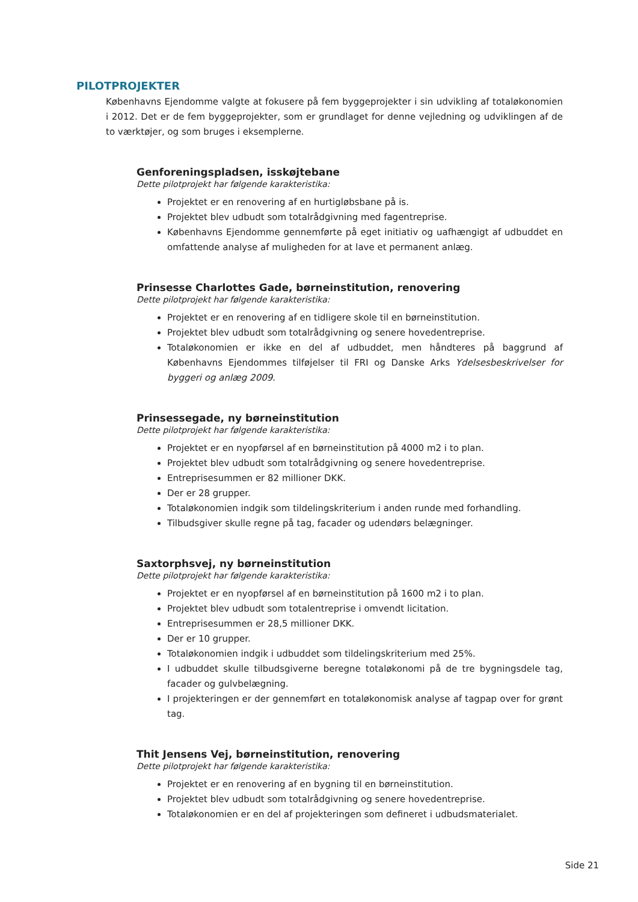PILOTPROJEKTER
Københavns Ejendomme valgte at fokusere på fem byggeprojekter i sin udvikling af totaløkonomien i 2012. Det er de fem byggeprojekter, som er grundlaget for denne vejledning og udviklingen af de to værktøjer, og som bruges i eksemplerne.
Genforeningspladsen, isskøjtebane
Dette pilotprojekt har følgende karakteristika:
Projektet er en renovering af en hurtigløbsbane på is.
Projektet blev udbudt som totalrådgivning med fagentreprise.
Københavns Ejendomme gennemførte på eget initiativ og uafhængigt af udbuddet en omfattende analyse af muligheden for at lave et permanent anlæg.
Prinsesse Charlottes Gade, børneinstitution, renovering
Dette pilotprojekt har følgende karakteristika:
Projektet er en renovering af en tidligere skole til en børneinstitution.
Projektet blev udbudt som totalrådgivning og senere hovedentreprise.
Totaløkonomien er ikke en del af udbuddet, men håndteres på baggrund af Københavns Ejendommes tilføjelser til FRI og Danske Arks Ydelsesbeskrivelser for byggeri og anlæg 2009.
Prinsessegade, ny børneinstitution
Dette pilotprojekt har følgende karakteristika:
Projektet er en nyopførsel af en børneinstitution på 4000 m2 i to plan.
Projektet blev udbudt som totalrådgivning og senere hovedentreprise.
Entreprisesummen er 82 millioner DKK.
Der er 28 grupper.
Totaløkonomien indgik som tildelingskriterium i anden runde med forhandling.
Tilbudsgiver skulle regne på tag, facader og udendørs belægninger.
Saxtorphsvej, ny børneinstitution
Dette pilotprojekt har følgende karakteristika:
Projektet er en nyopførsel af en børneinstitution på 1600 m2 i to plan.
Projektet blev udbudt som totalentreprise i omvendt licitation.
Entreprisesummen er 28,5 millioner DKK.
Der er 10 grupper.
Totaløkonomien indgik i udbuddet som tildelingskriterium med 25%.
I udbuddet skulle tilbudsgiverne beregne totaløkonomi på de tre bygningsdele tag, facader og gulvbelægning.
I projekteringen er der gennemført en totaløkonomisk analyse af tagpap over for grønt tag.
Thit Jensens Vej, børneinstitution, renovering
Dette pilotprojekt har følgende karakteristika:
Projektet er en renovering af en bygning til en børneinstitution.
Projektet blev udbudt som totalrådgivning og senere hovedentreprise.
Totaløkonomien er en del af projekteringen som defineret i udbudsmaterialet.
Side 21